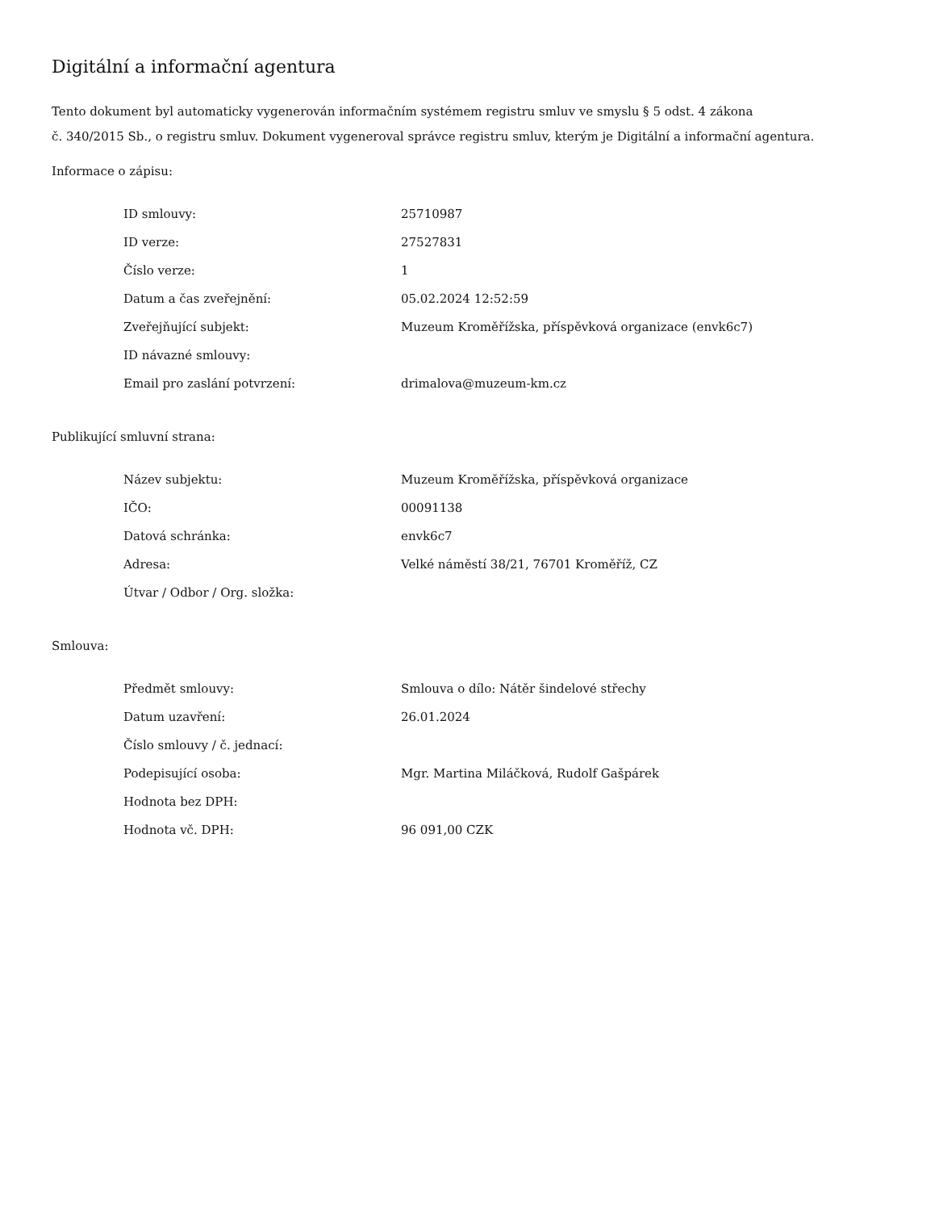Digitální a informační agentura
Tento dokument byl automaticky vygenerován informačním systémem registru smluv ve smyslu § 5 odst. 4 zákona
č. 340/2015 Sb., o registru smluv. Dokument vygeneroval správce registru smluv, kterým je Digitální a informační agentura.
Informace o zápisu:
| ID smlouvy: | 25710987 |
| ID verze: | 27527831 |
| Číslo verze: | 1 |
| Datum a čas zveřejnění: | 05.02.2024 12:52:59 |
| Zveřejňující subjekt: | Muzeum Kroměřížska, příspěvková organizace (envk6c7) |
| ID návazné smlouvy: | |
| Email pro zaslání potvrzení: | drimalova@muzeum-km.cz |
Publikující smluvní strana:
| Název subjektu: | Muzeum Kroměřížska, příspěvková organizace |
| IČO: | 00091138 |
| Datová schránka: | envk6c7 |
| Adresa: | Velké náměstí 38/21, 76701 Kroměříž, CZ |
| Útvar / Odbor / Org. složka: | |
Smlouva:
| Předmět smlouvy: | Smlouva o dílo: Nátěr šindelové střechy |
| Datum uzavření: | 26.01.2024 |
| Číslo smlouvy / č. jednací: | |
| Podepisující osoba: | Mgr. Martina Miláčková, Rudolf Gašpárek |
| Hodnota bez DPH: | |
| Hodnota vč. DPH: | 96 091,00 CZK |